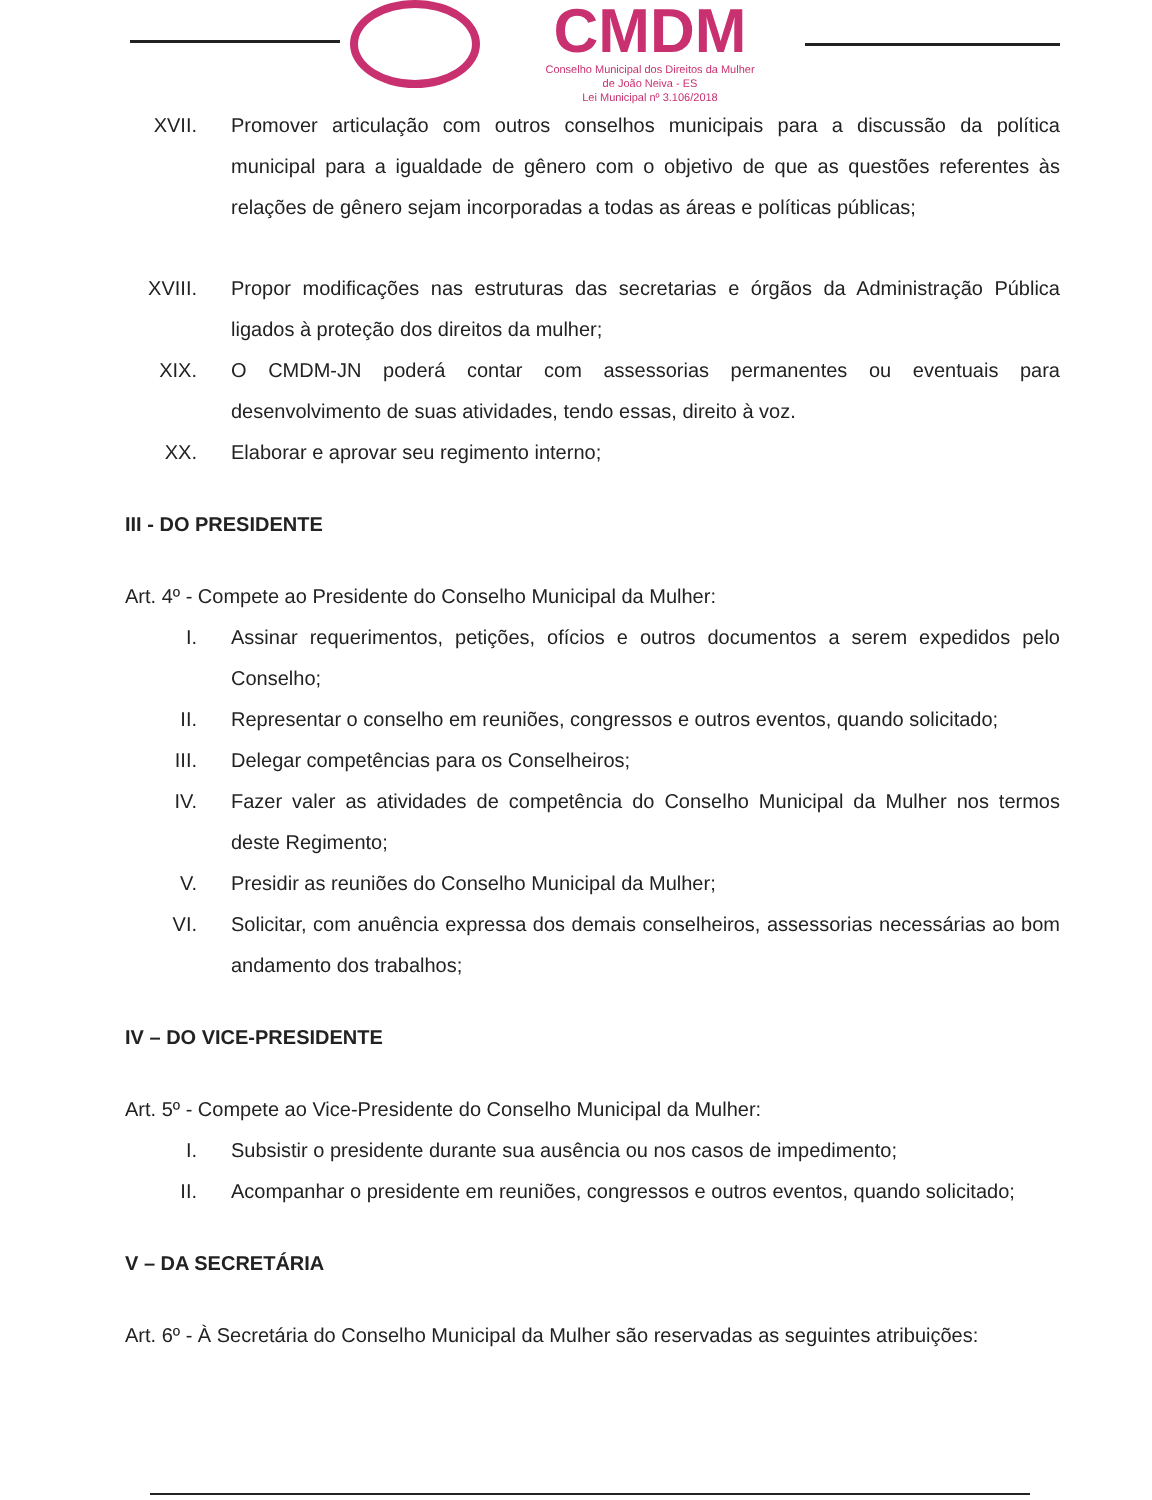CMDM
Conselho Municipal dos Direitos da Mulher
de João Neiva - ES
Lei Municipal nº 3.106/2018
XVII. Promover articulação com outros conselhos municipais para a discussão da política municipal para a igualdade de gênero com o objetivo de que as questões referentes às relações de gênero sejam incorporadas a todas as áreas e políticas públicas;
XVIII. Propor modificações nas estruturas das secretarias e órgãos da Administração Pública ligados à proteção dos direitos da mulher;
XIX. O CMDM-JN poderá contar com assessorias permanentes ou eventuais para desenvolvimento de suas atividades, tendo essas, direito à voz.
XX. Elaborar e aprovar seu regimento interno;
III - DO PRESIDENTE
Art. 4º - Compete ao Presidente do Conselho Municipal da Mulher:
I. Assinar requerimentos, petições, ofícios e outros documentos a serem expedidos pelo Conselho;
II. Representar o conselho em reuniões, congressos e outros eventos, quando solicitado;
III. Delegar competências para os Conselheiros;
IV. Fazer valer as atividades de competência do Conselho Municipal da Mulher nos termos deste Regimento;
V. Presidir as reuniões do Conselho Municipal da Mulher;
VI. Solicitar, com anuência expressa dos demais conselheiros, assessorias necessárias ao bom andamento dos trabalhos;
IV – DO VICE-PRESIDENTE
Art. 5º - Compete ao Vice-Presidente do Conselho Municipal da Mulher:
I. Subsistir o presidente durante sua ausência ou nos casos de impedimento;
II. Acompanhar o presidente em reuniões, congressos e outros eventos, quando solicitado;
V – DA SECRETÁRIA
Art. 6º - À Secretária do Conselho Municipal da Mulher são reservadas as seguintes atribuições: